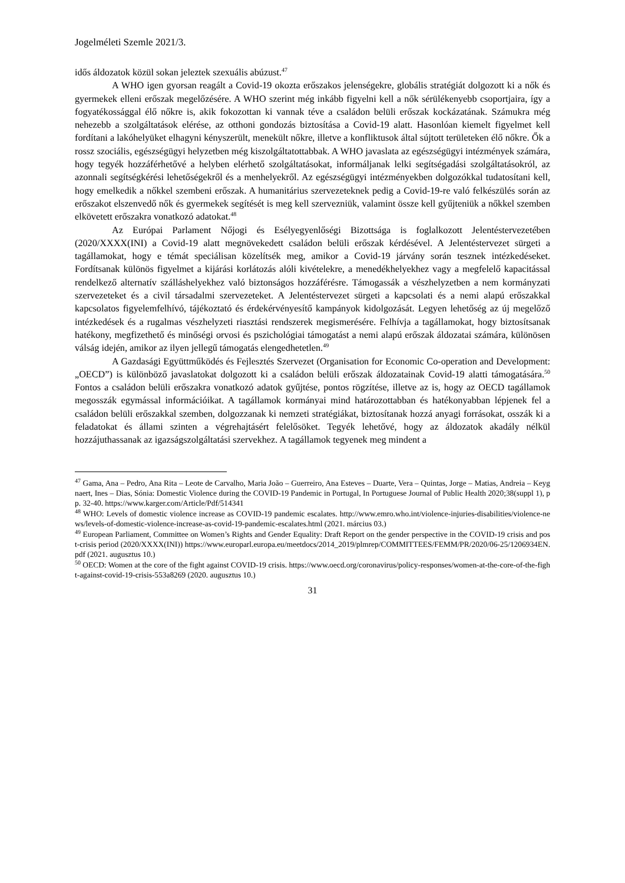Jogelméleti Szemle 2021/3.
idős áldozatok közül sokan jeleztek szexuális abúzust.<sup>47</sup>
A WHO igen gyorsan reagált a Covid-19 okozta erőszakos jelenségekre, globális stratégiát dolgozott ki a nők és gyermekek elleni erőszak megelőzésére. A WHO szerint még inkább figyelni kell a nők sérülékenyebb csoportjaira, így a fogyatékossággal élő nőkre is, akik fokozottan ki vannak téve a családon belüli erőszak kockázatának. Számukra még nehezebb a szolgáltatások elérése, az otthoni gondozás biztosítása a Covid-19 alatt. Hasonlóan kiemelt figyelmet kell fordítani a lakóhelyüket elhagyni kényszerült, menekült nőkre, illetve a konfliktusok által sújtott területeken élő nőkre. Ők a rossz szociális, egészségügyi helyzetben még kiszolgáltatottabbak. A WHO javaslata az egészségügyi intézmények számára, hogy tegyék hozzáférhetővé a helyben elérhető szolgáltatásokat, informáljanak lelki segítségadási szolgáltatásokról, az azonnali segítségkérési lehetőségekről és a menhelyekről. Az egészségügyi intézményekben dolgozókkal tudatosítani kell, hogy emelkedik a nőkkel szembeni erőszak. A humanitárius szervezeteknek pedig a Covid-19-re való felkészülés során az erőszakot elszenvedő nők és gyermekek segítését is meg kell szervezniük, valamint össze kell gyűjteniük a nőkkel szemben elkövetett erőszakra vonatkozó adatokat.<sup>48</sup>
Az Európai Parlament Nőjogi és Esélyegyenlőségi Bizottsága is foglalkozott Jelentéstervezetében (2020/XXXX(INI) a Covid-19 alatt megnövekedett családon belüli erőszak kérdésével. A Jelentéstervezet sürgeti a tagállamokat, hogy e témát speciálisan közelítsék meg, amikor a Covid-19 járvány során tesznek intézkedéseket. Fordítsanak különös figyelmet a kijárási korlátozás alóli kivételekre, a menedékhelyekhez vagy a megfelelő kapacitással rendelkező alternatív szálláshelyekhez való biztonságos hozzáférésre. Támogassák a vészhelyzetben a nem kormányzati szervezeteket és a civil társadalmi szervezeteket. A Jelentéstervezet sürgeti a kapcsolati és a nemi alapú erőszakkal kapcsolatos figyelemfelhívó, tájékoztató és érdekérvényesítő kampányok kidolgozását. Legyen lehetőség az új megelőző intézkedések és a rugalmas vészhelyzeti riasztási rendszerek megismerésére. Felhívja a tagállamokat, hogy biztosítsanak hatékony, megfizethető és minőségi orvosi és pszichológiai támogatást a nemi alapú erőszak áldozatai számára, különösen válság idején, amikor az ilyen jellegű támogatás elengedhetetlen.<sup>49</sup>
A Gazdasági Együttműködés és Fejlesztés Szervezet (Organisation for Economic Co-operation and Development: „OECD”) is különböző javaslatokat dolgozott ki a családon belüli erőszak áldozatainak Covid-19 alatti támogatására.<sup>50</sup> Fontos a családon belüli erőszakra vonatkozó adatok gyűjtése, pontos rögzítése, illetve az is, hogy az OECD tagállamok megosszák egymással információikat. A tagállamok kormányai mind határozottabban és hatékonyabban lépjenek fel a családon belüli erőszakkal szemben, dolgozzanak ki nemzeti stratégiákat, biztosítanak hozzá anyagi forrásokat, osszák ki a feladatokat és állami szinten a végrehajtásért felelősöket. Tegyék lehetővé, hogy az áldozatok akadály nélkül hozzájuthassanak az igazságszolgáltatási szervekhez. A tagállamok tegyenek meg mindent a
<sup>47</sup> Gama, Ana – Pedro, Ana Rita – Leote de Carvalho, Maria João – Guerreiro, Ana Esteves – Duarte, Vera – Quintas, Jorge – Matias, Andreia – Keygnaert, Ines – Dias, Sónia: Domestic Violence during the COVID-19 Pandemic in Portugal, In Portuguese Journal of Public Health 2020;38(suppl 1), pp. 32-40. https://www.karger.com/Article/Pdf/514341
<sup>48</sup> WHO: Levels of domestic violence increase as COVID-19 pandemic escalates. http://www.emro.who.int/violence-injuries-disabilities/violence-news/levels-of-domestic-violence-increase-as-covid-19-pandemic-escalates.html (2021. március 03.)
<sup>49</sup> European Parliament, Committee on Women’s Rights and Gender Equality: Draft Report on the gender perspective in the COVID-19 crisis and post-crisis period (2020/XXXX(INI)) https://www.europarl.europa.eu/meetdocs/2014_2019/plmrep/COMMITTEES/FEMM/PR/2020/06-25/1206934EN.pdf (2021. augusztus 10.)
<sup>50</sup> OECD: Women at the core of the fight against COVID-19 crisis. https://www.oecd.org/coronavirus/policy-responses/women-at-the-core-of-the-fight-against-covid-19-crisis-553a8269 (2020. augusztus 10.)
31